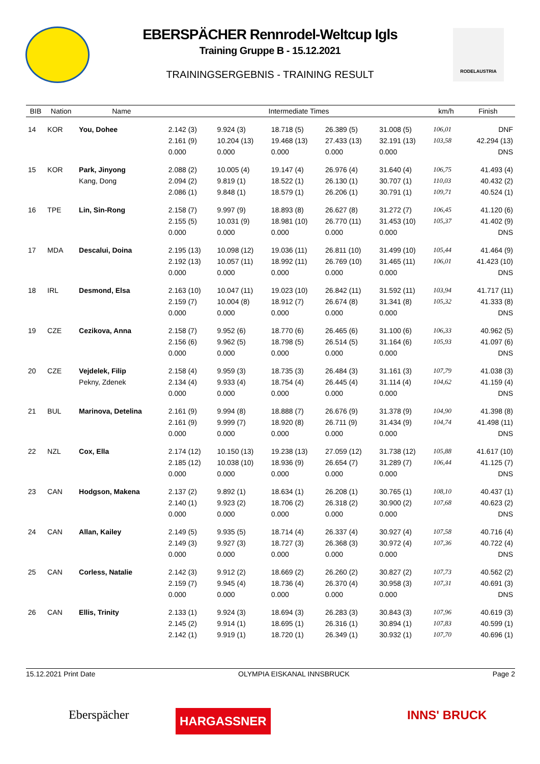EBERSPÄCHER Rennrodel-Weltcup Igls
Training Gruppe B - 15.12.2021
TRAININGSERGEBNIS - TRAINING RESULT
RODELAUSTRIA
| BIB | Nation | Name | Intermediate Times | | | | | km/h | Finish |
| --- | --- | --- | --- | --- | --- | --- | --- | --- | --- |
| 14 | KOR | You, Dohee | 2.142 (3) | 9.924 (3) | 18.718 (5) | 26.389 (5) | 31.008 (5) | 106,01 | DNF |
| | | | 2.161 (9) | 10.204 (13) | 19.468 (13) | 27.433 (13) | 32.191 (13) | 103,58 | 42.294 (13) |
| | | | 0.000 | 0.000 | 0.000 | 0.000 | 0.000 | | DNS |
| 15 | KOR | Park, Jinyong | 2.088 (2) | 10.005 (4) | 19.147 (4) | 26.976 (4) | 31.640 (4) | 106,75 | 41.493 (4) |
| | | Kang, Dong | 2.094 (2) | 9.819 (1) | 18.522 (1) | 26.130 (1) | 30.707 (1) | 110,03 | 40.432 (2) |
| | | | 2.086 (1) | 9.848 (1) | 18.579 (1) | 26.206 (1) | 30.791 (1) | 109,71 | 40.524 (1) |
| 16 | TPE | Lin, Sin-Rong | 2.158 (7) | 9.997 (9) | 18.893 (8) | 26.627 (8) | 31.272 (7) | 106,45 | 41.120 (6) |
| | | | 2.155 (5) | 10.031 (9) | 18.981 (10) | 26.770 (11) | 31.453 (10) | 105,37 | 41.402 (9) |
| | | | 0.000 | 0.000 | 0.000 | 0.000 | 0.000 | | DNS |
| 17 | MDA | Descalui, Doina | 2.195 (13) | 10.098 (12) | 19.036 (11) | 26.811 (10) | 31.499 (10) | 105,44 | 41.464 (9) |
| | | | 2.192 (13) | 10.057 (11) | 18.992 (11) | 26.769 (10) | 31.465 (11) | 106,01 | 41.423 (10) |
| | | | 0.000 | 0.000 | 0.000 | 0.000 | 0.000 | | DNS |
| 18 | IRL | Desmond, Elsa | 2.163 (10) | 10.047 (11) | 19.023 (10) | 26.842 (11) | 31.592 (11) | 103,94 | 41.717 (11) |
| | | | 2.159 (7) | 10.004 (8) | 18.912 (7) | 26.674 (8) | 31.341 (8) | 105,32 | 41.333 (8) |
| | | | 0.000 | 0.000 | 0.000 | 0.000 | 0.000 | | DNS |
| 19 | CZE | Cezikova, Anna | 2.158 (7) | 9.952 (6) | 18.770 (6) | 26.465 (6) | 31.100 (6) | 106,33 | 40.962 (5) |
| | | | 2.156 (6) | 9.962 (5) | 18.798 (5) | 26.514 (5) | 31.164 (6) | 105,93 | 41.097 (6) |
| | | | 0.000 | 0.000 | 0.000 | 0.000 | 0.000 | | DNS |
| 20 | CZE | Vejdelek, Filip | 2.158 (4) | 9.959 (3) | 18.735 (3) | 26.484 (3) | 31.161 (3) | 107,79 | 41.038 (3) |
| | | Pekny, Zdenek | 2.134 (4) | 9.933 (4) | 18.754 (4) | 26.445 (4) | 31.114 (4) | 104,62 | 41.159 (4) |
| | | | 0.000 | 0.000 | 0.000 | 0.000 | 0.000 | | DNS |
| 21 | BUL | Marinova, Detelina | 2.161 (9) | 9.994 (8) | 18.888 (7) | 26.676 (9) | 31.378 (9) | 104,90 | 41.398 (8) |
| | | | 2.161 (9) | 9.999 (7) | 18.920 (8) | 26.711 (9) | 31.434 (9) | 104,74 | 41.498 (11) |
| | | | 0.000 | 0.000 | 0.000 | 0.000 | 0.000 | | DNS |
| 22 | NZL | Cox, Ella | 2.174 (12) | 10.150 (13) | 19.238 (13) | 27.059 (12) | 31.738 (12) | 105,88 | 41.617 (10) |
| | | | 2.185 (12) | 10.038 (10) | 18.936 (9) | 26.654 (7) | 31.289 (7) | 106,44 | 41.125 (7) |
| | | | 0.000 | 0.000 | 0.000 | 0.000 | 0.000 | | DNS |
| 23 | CAN | Hodgson, Makena | 2.137 (2) | 9.892 (1) | 18.634 (1) | 26.208 (1) | 30.765 (1) | 108,10 | 40.437 (1) |
| | | | 2.140 (1) | 9.923 (2) | 18.706 (2) | 26.318 (2) | 30.900 (2) | 107,68 | 40.623 (2) |
| | | | 0.000 | 0.000 | 0.000 | 0.000 | 0.000 | | DNS |
| 24 | CAN | Allan, Kailey | 2.149 (5) | 9.935 (5) | 18.714 (4) | 26.337 (4) | 30.927 (4) | 107,58 | 40.716 (4) |
| | | | 2.149 (3) | 9.927 (3) | 18.727 (3) | 26.368 (3) | 30.972 (4) | 107,36 | 40.722 (4) |
| | | | 0.000 | 0.000 | 0.000 | 0.000 | 0.000 | | DNS |
| 25 | CAN | Corless, Natalie | 2.142 (3) | 9.912 (2) | 18.669 (2) | 26.260 (2) | 30.827 (2) | 107,73 | 40.562 (2) |
| | | | 2.159 (7) | 9.945 (4) | 18.736 (4) | 26.370 (4) | 30.958 (3) | 107,31 | 40.691 (3) |
| | | | 0.000 | 0.000 | 0.000 | 0.000 | 0.000 | | DNS |
| 26 | CAN | Ellis, Trinity | 2.133 (1) | 9.924 (3) | 18.694 (3) | 26.283 (3) | 30.843 (3) | 107,96 | 40.619 (3) |
| | | | 2.145 (2) | 9.914 (1) | 18.695 (1) | 26.316 (1) | 30.894 (1) | 107,83 | 40.599 (1) |
| | | | 2.142 (1) | 9.919 (1) | 18.720 (1) | 26.349 (1) | 30.932 (1) | 107,70 | 40.696 (1) |
15.12.2021 Print Date OLYMPIA EISKANAL INNSBRUCK Page 2
Eberspächer HARGASSNER INNS' BRUCK